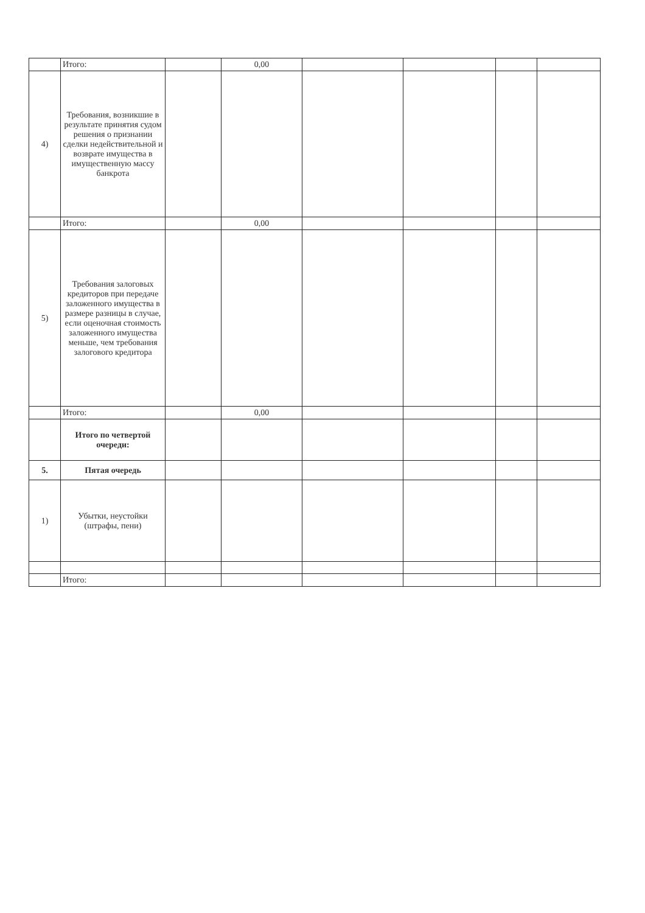| | Итого: | | 0,00 | | | | |
| 4) | Требования, возникшие в результате принятия судом решения о признании сделки недействительной и возврате имущества в имущественную массу банкрота | | | | | | |
| | Итого: | | 0,00 | | | | |
| 5) | Требования залоговых кредиторов при передаче заложенного имущества в размере разницы в случае, если оценочная стоимость заложенного имущества меньше, чем требования залогового кредитора | | | | | | |
| | Итого: | | 0,00 | | | | |
| | Итого по четвертой очереди: | | | | | | |
| 5. | Пятая очередь | | | | | | |
| 1) | Убытки, неустойки (штрафы, пени) | | | | | | |
| | Итого: | | | | | | |